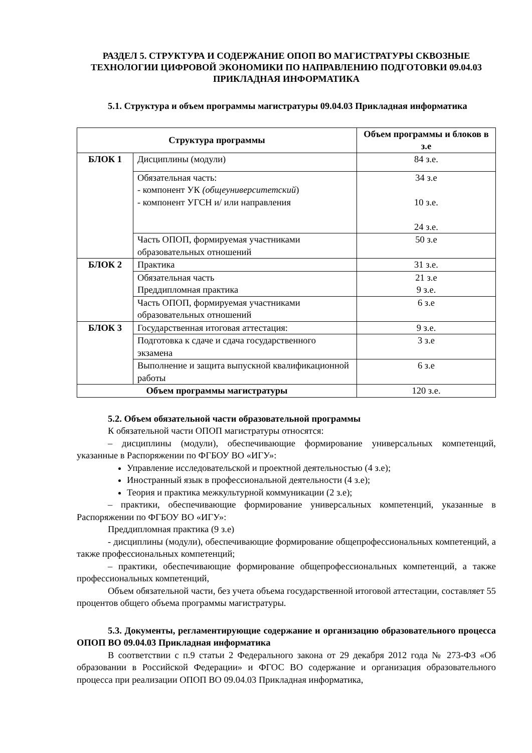РАЗДЕЛ 5. СТРУКТУРА И СОДЕРЖАНИЕ ОПОП ВО МАГИСТРАТУРЫ СКВОЗНЫЕ ТЕХНОЛОГИИ ЦИФРОВОЙ ЭКОНОМИКИ ПО НАПРАВЛЕНИЮ ПОДГОТОВКИ 09.04.03 ПРИКЛАДНАЯ ИНФОРМАТИКА
5.1. Структура и объем программы магистратуры 09.04.03 Прикладная информатика
| Структура программы | | Объем программы и блоков в з.е |
| --- | --- | --- |
| БЛОК 1 | Дисциплины (модули) | 84 з.е. |
| | Обязательная часть: - компонент УК (общеуниверситетский ) - компонент УГСН и/ или направления | 34 з.е 10 з.е. 24 з.е. |
| | Часть ОПОП, формируемая участниками образовательных отношений | 50 з.е |
| БЛОК 2 | Практика | 31 з.е. |
| | Обязательная часть Преддипломная практика | 21 з.е 9 з.е. |
| | Часть ОПОП, формируемая участниками образовательных отношений | 6 з.е |
| БЛОК 3 | Государственная итоговая аттестация: | 9 з.е. |
| | Подготовка к сдаче и сдача государственного экзамена | 3 з.е |
| | Выполнение и защита выпускной квалификационной работы | 6 з.е |
| Объем программы магистратуры | | 120 з.е. |
5.2. Объем обязательной части образовательной программы
К обязательной части ОПОП магистратуры относятся:
– дисциплины (модули), обеспечивающие формирование универсальных компетенций, указанные в Распоряжении по ФГБОУ ВО «ИГУ»:
Управление исследовательской и проектной деятельностью (4 з.е);
Иностранный язык в профессиональной деятельности (4 з.е);
Теория и практика межкультурной коммуникации (2 з.е);
– практики, обеспечивающие формирование универсальных компетенций, указанные в Распоряжении по ФГБОУ ВО «ИГУ»:
Преддипломная практика (9 з.е)
- дисциплины (модули), обеспечивающие формирование общепрофессиональных компетенций, а также профессиональных компетенций;
– практики, обеспечивающие формирование общепрофессиональных компетенций, а также профессиональных компетенций,
Объем обязательной части, без учета объема государственной итоговой аттестации, составляет 55 процентов общего объема программы магистратуры.
5.3. Документы, регламентирующие содержание и организацию образовательного процесса ОПОП ВО 09.04.03 Прикладная информатика
В соответствии с п.9 статьи 2 Федерального закона от 29 декабря 2012 года № 273-ФЗ «Об образовании в Российской Федерации» и ФГОС ВО содержание и организация образовательного процесса при реализации ОПОП ВО 09.04.03 Прикладная информатика,